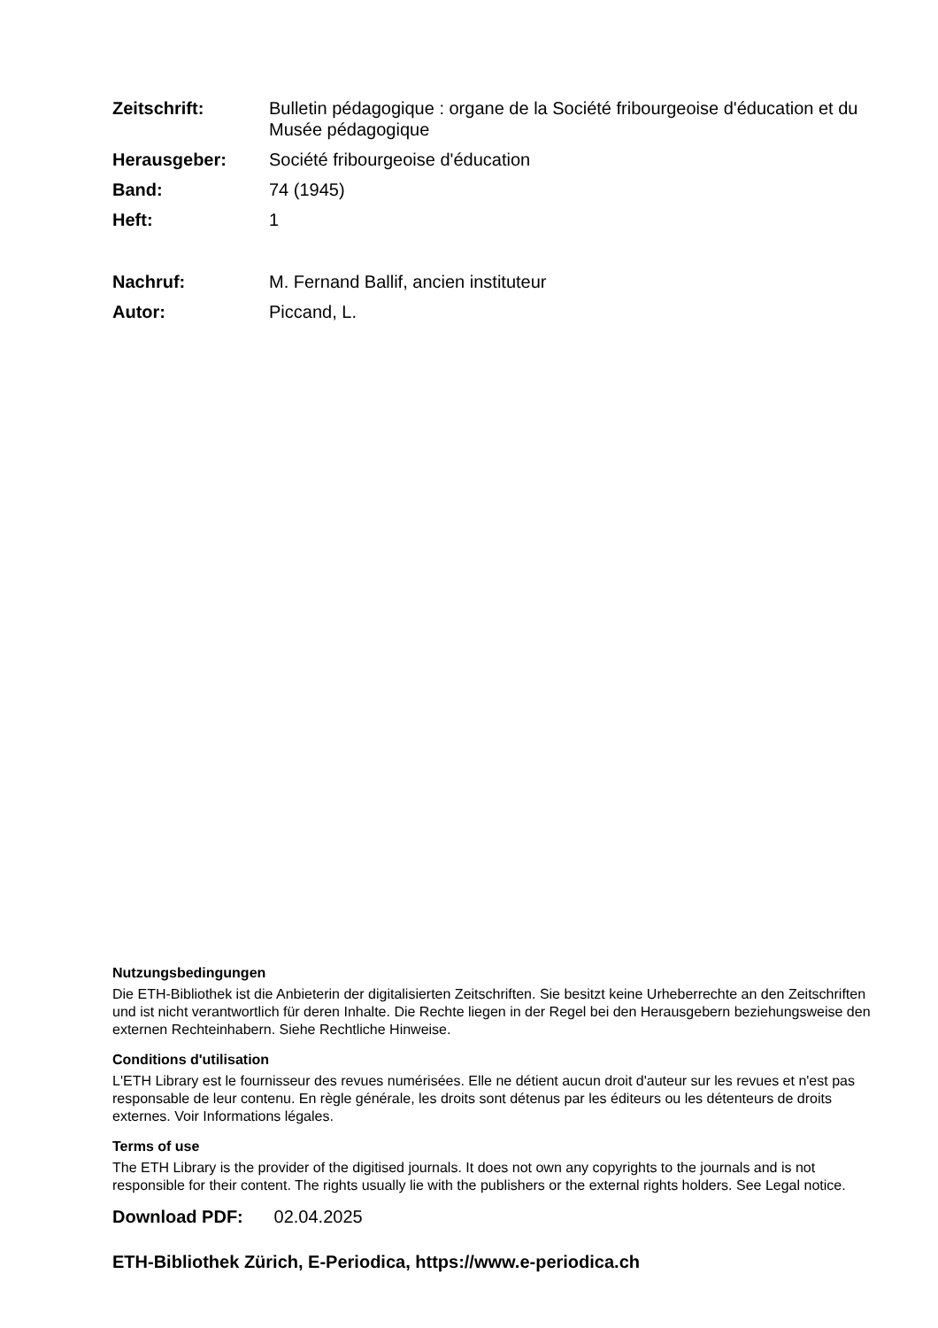| Zeitschrift: | Bulletin pédagogique : organe de la Société fribourgeoise d'éducation et du Musée pédagogique |
| Herausgeber: | Société fribourgeoise d'éducation |
| Band: | 74 (1945) |
| Heft: | 1 |
| Nachruf: | M. Fernand Ballif, ancien instituteur |
| Autor: | Piccand, L. |
Nutzungsbedingungen
Die ETH-Bibliothek ist die Anbieterin der digitalisierten Zeitschriften. Sie besitzt keine Urheberrechte an den Zeitschriften und ist nicht verantwortlich für deren Inhalte. Die Rechte liegen in der Regel bei den Herausgebern beziehungsweise den externen Rechteinhabern. Siehe Rechtliche Hinweise.
Conditions d'utilisation
L'ETH Library est le fournisseur des revues numérisées. Elle ne détient aucun droit d'auteur sur les revues et n'est pas responsable de leur contenu. En règle générale, les droits sont détenus par les éditeurs ou les détenteurs de droits externes. Voir Informations légales.
Terms of use
The ETH Library is the provider of the digitised journals. It does not own any copyrights to the journals and is not responsible for their content. The rights usually lie with the publishers or the external rights holders. See Legal notice.
Download PDF: 02.04.2025
ETH-Bibliothek Zürich, E-Periodica, https://www.e-periodica.ch